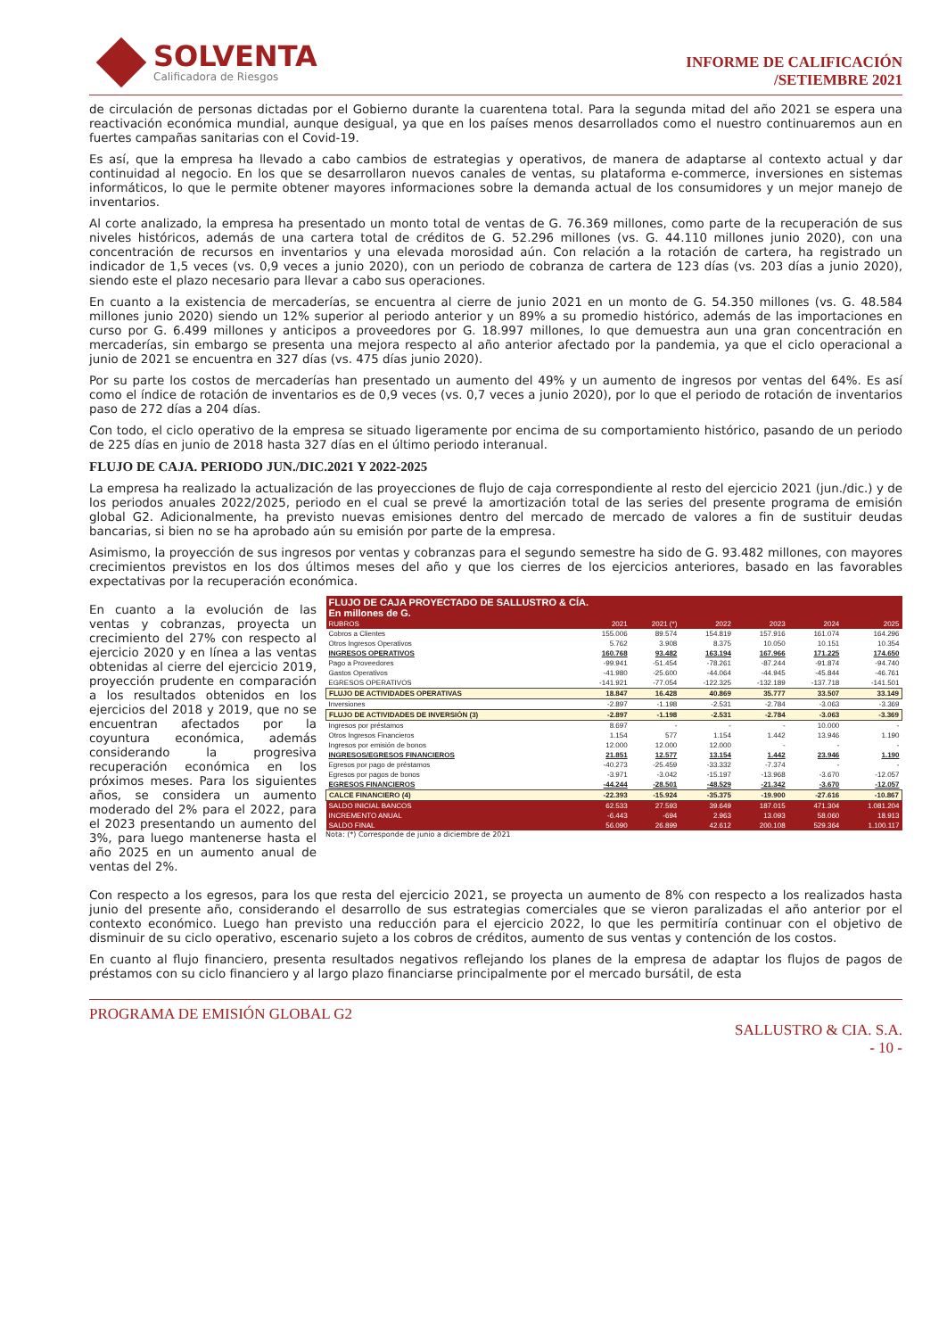SOLVENTA
Calificadora de Riesgos
INFORME DE CALIFICACIÓN
/SETIEMBRE 2021
de circulación de personas dictadas por el Gobierno durante la cuarentena total. Para la segunda mitad del año 2021 se espera una reactivación económica mundial, aunque desigual, ya que en los países menos desarrollados como el nuestro continuaremos aun en fuertes campañas sanitarias con el Covid-19.
Es así, que la empresa ha llevado a cabo cambios de estrategias y operativos, de manera de adaptarse al contexto actual y dar continuidad al negocio. En los que se desarrollaron nuevos canales de ventas, su plataforma e-commerce, inversiones en sistemas informáticos, lo que le permite obtener mayores informaciones sobre la demanda actual de los consumidores y un mejor manejo de inventarios.
Al corte analizado, la empresa ha presentado un monto total de ventas de G. 76.369 millones, como parte de la recuperación de sus niveles históricos, además de una cartera total de créditos de G. 52.296 millones (vs. G. 44.110 millones junio 2020), con una concentración de recursos en inventarios y una elevada morosidad aún. Con relación a la rotación de cartera, ha registrado un indicador de 1,5 veces (vs. 0,9 veces a junio 2020), con un periodo de cobranza de cartera de 123 días (vs. 203 días a junio 2020), siendo este el plazo necesario para llevar a cabo sus operaciones.
En cuanto a la existencia de mercaderías, se encuentra al cierre de junio 2021 en un monto de G. 54.350 millones (vs. G. 48.584 millones junio 2020) siendo un 12% superior al periodo anterior y un 89% a su promedio histórico, además de las importaciones en curso por G. 6.499 millones y anticipos a proveedores por G. 18.997 millones, lo que demuestra aun una gran concentración en mercaderías, sin embargo se presenta una mejora respecto al año anterior afectado por la pandemia, ya que el ciclo operacional a junio de 2021 se encuentra en 327 días (vs. 475 días junio 2020).
Por su parte los costos de mercaderías han presentado un aumento del 49% y un aumento de ingresos por ventas del 64%. Es así como el índice de rotación de inventarios es de 0,9 veces (vs. 0,7 veces a junio 2020), por lo que el periodo de rotación de inventarios paso de 272 días a 204 días.
Con todo, el ciclo operativo de la empresa se situado ligeramente por encima de su comportamiento histórico, pasando de un periodo de 225 días en junio de 2018 hasta 327 días en el último periodo interanual.
FLUJO DE CAJA. PERIODO JUN./DIC.2021 Y 2022-2025
La empresa ha realizado la actualización de las proyecciones de flujo de caja correspondiente al resto del ejercicio 2021 (jun./dic.) y de los periodos anuales 2022/2025, periodo en el cual se prevé la amortización total de las series del presente programa de emisión global G2. Adicionalmente, ha previsto nuevas emisiones dentro del mercado de mercado de valores a fin de sustituir deudas bancarias, si bien no se ha aprobado aún su emisión por parte de la empresa.
Asimismo, la proyección de sus ingresos por ventas y cobranzas para el segundo semestre ha sido de G. 93.482 millones, con mayores crecimientos previstos en los dos últimos meses del año y que los cierres de los ejercicios anteriores, basado en las favorables expectativas por la recuperación económica.
En cuanto a la evolución de las ventas y cobranzas, proyecta un crecimiento del 27% con respecto al ejercicio 2020 y en línea a las ventas obtenidas al cierre del ejercicio 2019, proyección prudente en comparación a los resultados obtenidos en los ejercicios del 2018 y 2019, que no se encuentran afectados por la coyuntura económica, además considerando la progresiva recuperación económica en los próximos meses. Para los siguientes años, se considera un aumento moderado del 2% para el 2022, para el 2023 presentando un aumento del 3%, para luego mantenerse hasta el año 2025 en un aumento anual de ventas del 2%.
| FLUJO DE CAJA PROYECTADO DE SALLUSTRO & CÍA. En millones de G. | | | | | | |
| RUBROS | 2021 | 2021 (*) | 2022 | 2023 | 2024 | 2025 |
| Cobros a Clientes | 155.006 | 89.574 | 154.819 | 157.916 | 161.074 | 164.296 |
| Otros Ingresos Operativos | 5.762 | 3.908 | 8.375 | 10.050 | 10.151 | 10.354 |
| INGRESOS OPERATIVOS | 160.768 | 93.482 | 163.194 | 167.966 | 171.225 | 174.650 |
| Pago a Proveedores | -99.941 | -51.454 | -78.261 | -87.244 | -91.874 | -94.740 |
| Gastos Operativos | -41.980 | -25.600 | -44.064 | -44.945 | -45.844 | -46.761 |
| EGRESOS OPERATIVOS | -141.921 | -77.054 | -122.325 | -132.189 | -137.718 | -141.501 |
| FLUJO DE ACTIVIDADES OPERATIVAS | 18.847 | 16.428 | 40.869 | 35.777 | 33.507 | 33.149 |
| Inversiones | -2.897 | -1.198 | -2.531 | -2.784 | -3.063 | -3.369 |
| FLUJO DE ACTIVIDADES DE INVERSIÓN (3) | -2.897 | -1.198 | -2.531 | -2.784 | -3.063 | -3.369 |
| Ingresos por préstamos | 8.697 | - | - | - | 10.000 | - |
| Otros Ingresos Financieros | 1.154 | 577 | 1.154 | 1.442 | 13.946 | 1.190 |
| Ingresos por emisión de bonos | 12.000 | 12.000 | 12.000 | - | - | - |
| INGRESOS/EGRESOS FINANCIEROS | 21.851 | 12.577 | 13.154 | 1.442 | 23.946 | 1.190 |
| Egresos por pago de préstamos | -40.273 | -25.459 | -33.332 | -7.374 | - | - |
| Egresos por pagos de bonos | -3.971 | -3.042 | -15.197 | -13.968 | -3.670 | -12.057 |
| EGRESOS FINANCIEROS | -44.244 | -28.501 | -48.529 | -21.342 | -3.670 | -12.057 |
| CALCE FINANCIERO (4) | -22.393 | -15.924 | -35.375 | -19.900 | -27.616 | -10.867 |
| SALDO INICIAL BANCOS | 62.533 | 27.593 | 39.649 | 187.015 | 471.304 | 1.081.204 |
| INCREMENTO ANUAL | -6.443 | -694 | 2.963 | 13.093 | 58.060 | 18.913 |
| SALDO FINAL | 56.090 | 26.899 | 42.612 | 200.108 | 529.364 | 1.100.117 |
Nota: (*) Corresponde de junio a diciembre de 2021
Con respecto a los egresos, para los que resta del ejercicio 2021, se proyecta un aumento de 8% con respecto a los realizados hasta junio del presente año, considerando el desarrollo de sus estrategias comerciales que se vieron paralizadas el año anterior por el contexto económico. Luego han previsto una reducción para el ejercicio 2022, lo que les permitiría continuar con el objetivo de disminuir de su ciclo operativo, escenario sujeto a los cobros de créditos, aumento de sus ventas y contención de los costos.
En cuanto al flujo financiero, presenta resultados negativos reflejando los planes de la empresa de adaptar los flujos de pagos de préstamos con su ciclo financiero y al largo plazo financiarse principalmente por el mercado bursátil, de esta
PROGRAMA DE EMISIÓN GLOBAL G2
SALLUSTRO & CIA. S.A.
- 10 -